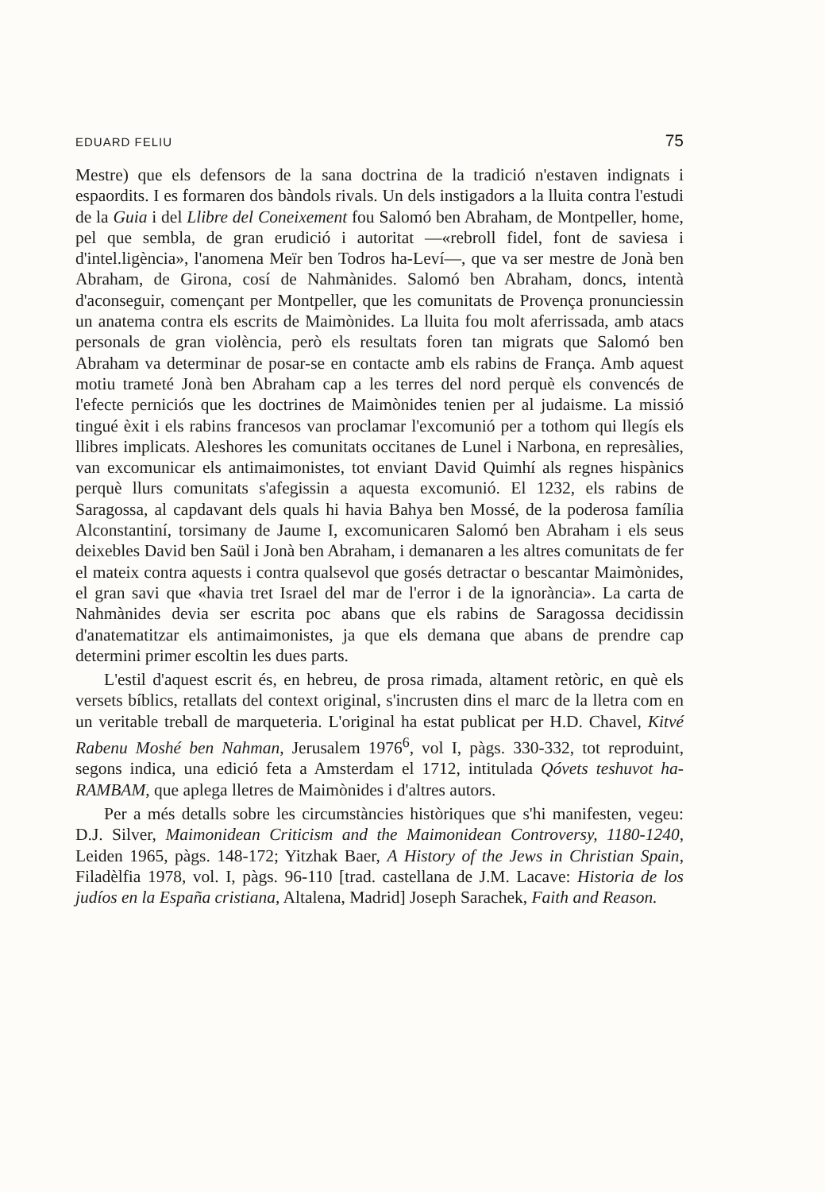EDUARD FELIU 75
Mestre) que els defensors de la sana doctrina de la tradició n'estaven indignats i espaordits. I es formaren dos bàndols rivals. Un dels instigadors a la lluita contra l'estudi de la Guia i del Llibre del Coneixement fou Salomó ben Abraham, de Montpeller, home, pel que sembla, de gran erudició i autoritat —«rebroll fidel, font de saviesa i d'intel.ligència», l'anomena Meïr ben Todros ha-Leví—, que va ser mestre de Jonà ben Abraham, de Girona, cosí de Nahmànides. Salomó ben Abraham, doncs, intentà d'aconseguir, començant per Montpeller, que les comunitats de Provença pronunciessin un anatema contra els escrits de Maimònides. La lluita fou molt aferrissada, amb atacs personals de gran violència, però els resultats foren tan migrats que Salomó ben Abraham va determinar de posar-se en contacte amb els rabins de França. Amb aquest motiu trameté Jonà ben Abraham cap a les terres del nord perquè els convencés de l'efecte perniciós que les doctrines de Maimònides tenien per al judaisme. La missió tingué èxit i els rabins francesos van proclamar l'excomunió per a tothom qui llegís els llibres implicats. Aleshores les comunitats occitanes de Lunel i Narbona, en represàlies, van excomunicar els antimaimonistes, tot enviant David Quimhí als regnes hispànics perquè llurs comunitats s'afegissin a aquesta excomunió. El 1232, els rabins de Saragossa, al capdavant dels quals hi havia Bahya ben Mossé, de la poderosa família Alconstantiní, torsimany de Jaume I, excomunicaren Salomó ben Abraham i els seus deixebles David ben Saül i Jonà ben Abraham, i demanaren a les altres comunitats de fer el mateix contra aquests i contra qualsevol que gosés detractar o bescantar Maimònides, el gran savi que «havia tret Israel del mar de l'error i de la ignorància». La carta de Nahmànides devia ser escrita poc abans que els rabins de Saragossa decidissin d'anatematitzar els antimaimonistes, ja que els demana que abans de prendre cap determini primer escoltin les dues parts.
L'estil d'aquest escrit és, en hebreu, de prosa rimada, altament retòric, en què els versets bíblics, retallats del context original, s'incrusten dins el marc de la lletra com en un veritable treball de marqueteria. L'original ha estat publicat per H.D. Chavel, Kitvé Rabenu Moshé ben Nahman, Jerusalem 1976<sup>6</sup>, vol I, pàgs. 330-332, tot reproduint, segons indica, una edició feta a Amsterdam el 1712, intitulada Qóvets teshuvot ha-RAMBAM, que aplega lletres de Maimònides i d'altres autors.
Per a més detalls sobre les circumstàncies històriques que s'hi manifesten, vegeu: D.J. Silver, Maimonidean Criticism and the Maimonidean Controversy, 1180-1240, Leiden 1965, pàgs. 148-172; Yitzhak Baer, A History of the Jews in Christian Spain, Filadèlfia 1978, vol. I, pàgs. 96-110 [trad. castellana de J.M. Lacave: Historia de los judíos en la España cristiana, Altalena, Madrid] Joseph Sarachek, Faith and Reason.